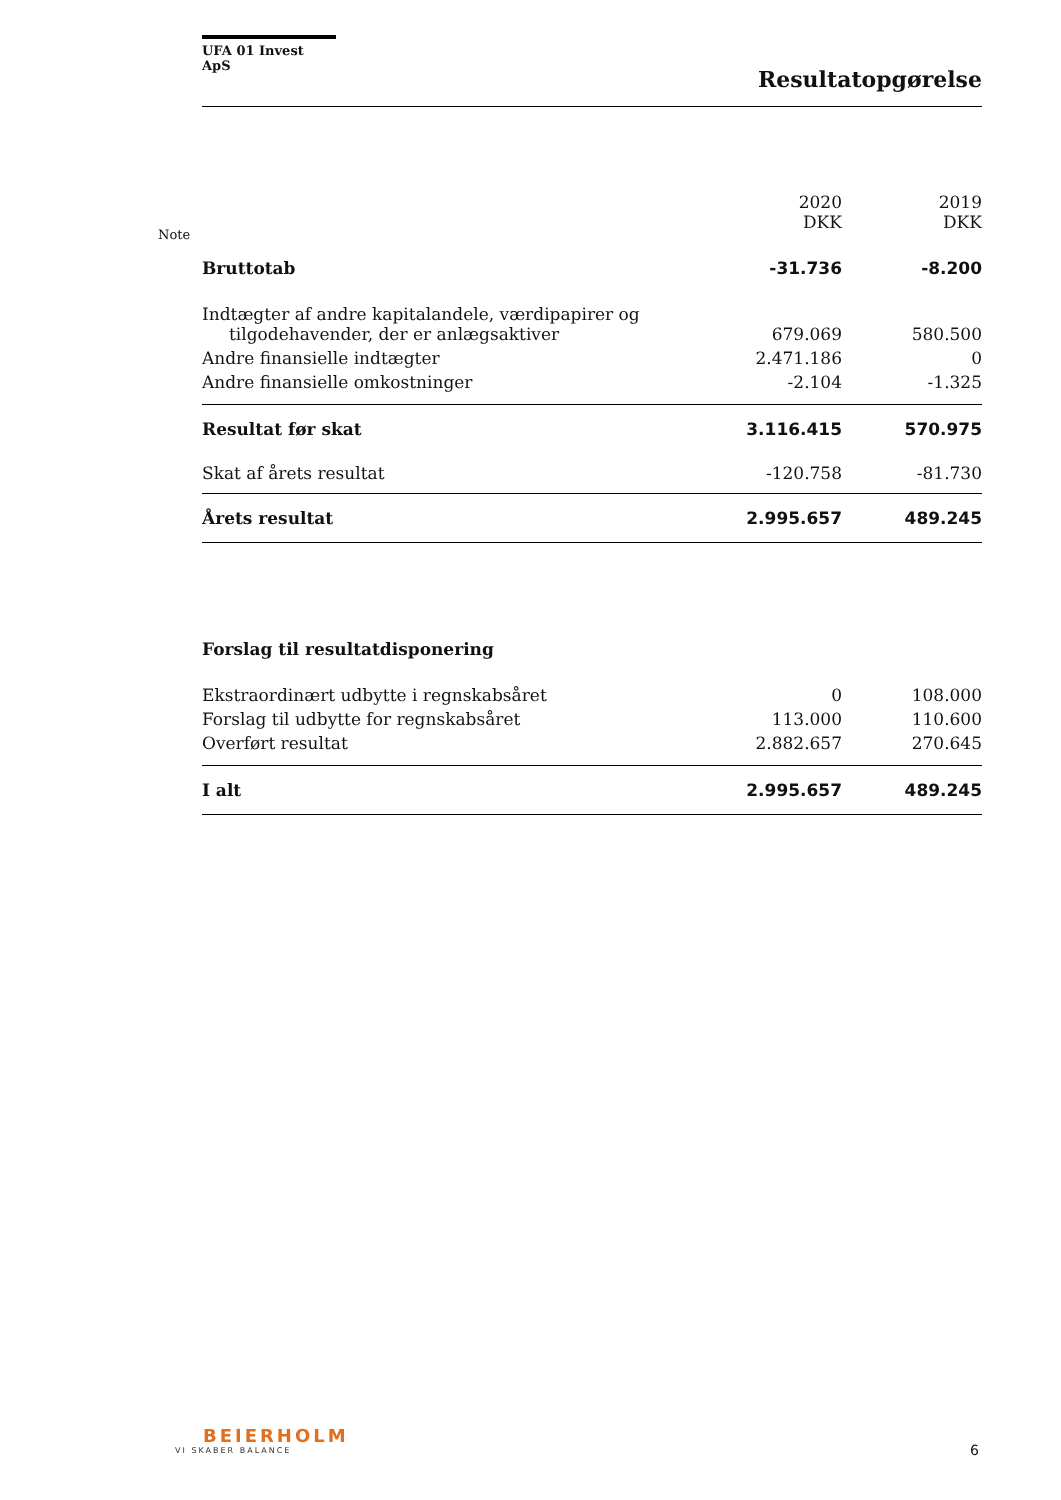UFA 01 Invest ApS
Resultatopgørelse
Note
| | 2020 DKK | 2019 DKK |
| --- | --- | --- |
| Bruttotab | -31.736 | -8.200 |
| Indtægter af andre kapitalandele, værdipapirer og tilgodehavender, der er anlægsaktiver | 679.069 | 580.500 |
| Andre finansielle indtægter | 2.471.186 | 0 |
| Andre finansielle omkostninger | -2.104 | -1.325 |
| Resultat før skat | 3.116.415 | 570.975 |
| Skat af årets resultat | -120.758 | -81.730 |
| Årets resultat | 2.995.657 | 489.245 |
| Forslag til resultatdisponering | | |
| Ekstraordinært udbytte i regnskabsåret | 0 | 108.000 |
| Forslag til udbytte for regnskabsåret | 113.000 | 110.600 |
| Overført resultat | 2.882.657 | 270.645 |
| I alt | 2.995.657 | 489.245 |
BEIERHOLM
VI SKABER BALANCE
6